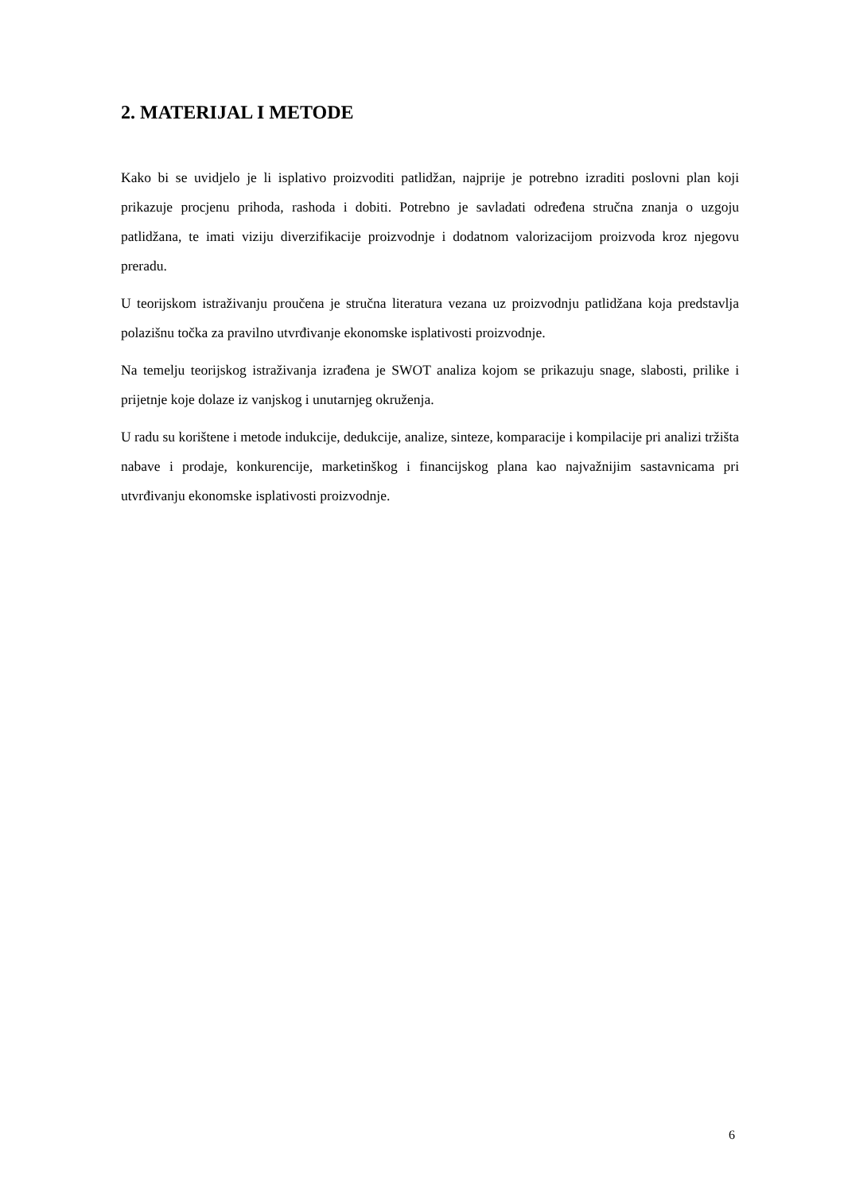2. MATERIJAL I METODE
Kako bi se uvidjelo je li isplativo proizvoditi patlidžan, najprije je potrebno izraditi poslovni plan koji prikazuje procjenu prihoda, rashoda i dobiti. Potrebno je savladati određena stručna znanja o uzgoju patlidžana, te imati viziju diverzifikacije proizvodnje i dodatnom valorizacijom proizvoda kroz njegovu preradu.
U teorijskom istraživanju proučena je stručna literatura vezana uz proizvodnju patlidžana koja predstavlja polazišnu točka za pravilno utvrđivanje ekonomske isplativosti proizvodnje.
Na temelju teorijskog istraživanja izrađena je SWOT analiza kojom se prikazuju snage, slabosti, prilike i prijetnje koje dolaze iz vanjskog i unutarnjeg okruženja.
U radu su korištene i metode indukcije, dedukcije, analize, sinteze, komparacije i kompilacije pri analizi tržišta nabave i prodaje, konkurencije, marketinškog i financijskog plana kao najvažnijim sastavnicama pri utvrđivanju ekonomske isplativosti proizvodnje.
6